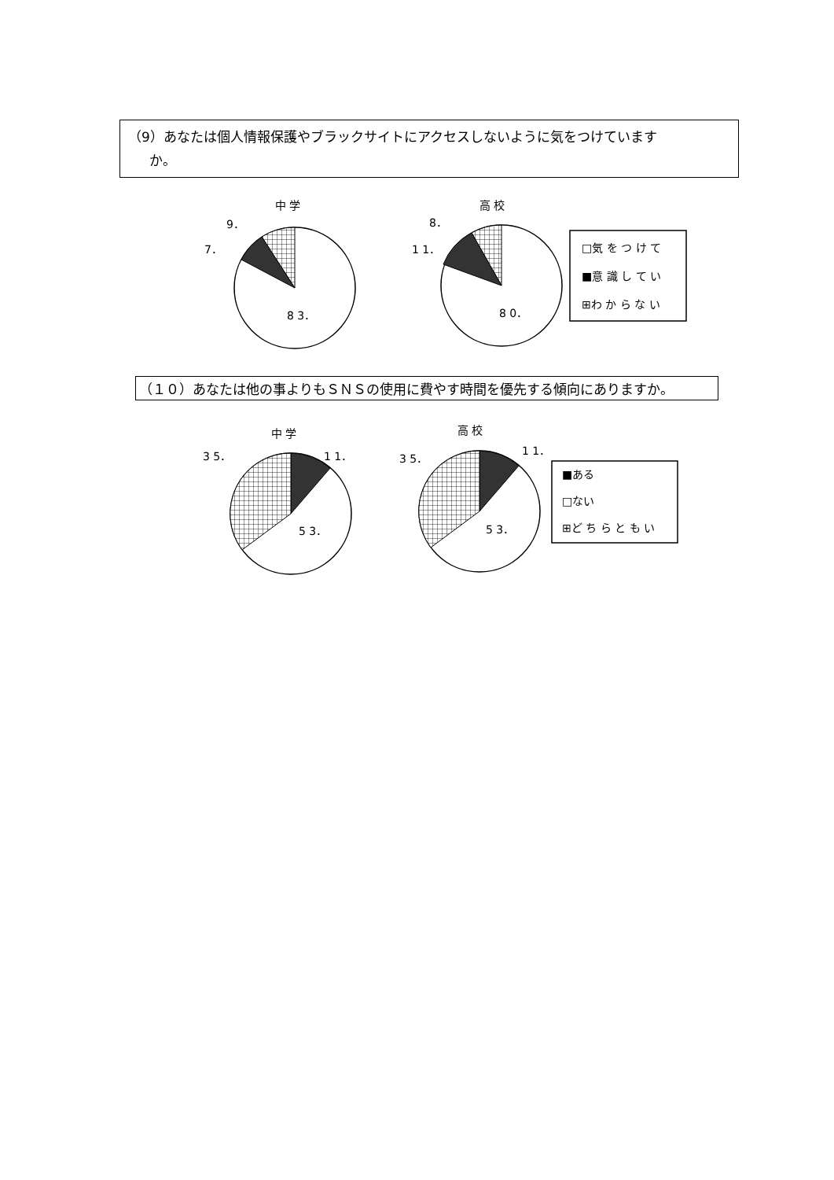（9）あなたは個人情報保護やブラックサイトにアクセスしないように気をつけています
か。
中 学
9．
7．
8 3．
高 校
8．
1 1．
8 0．
□気 を つ け て
■意 識 し て い
⊞わ か ら な い
（１０）あなたは他の事よりもＳＮＳの使用に費やす時間を優先する傾向にありますか。
中 学
3 5．
1 1．
5 3．
高 校
3 5．
1 1．
5 3．
■ある
□ない
⊞ど ち ら と も い